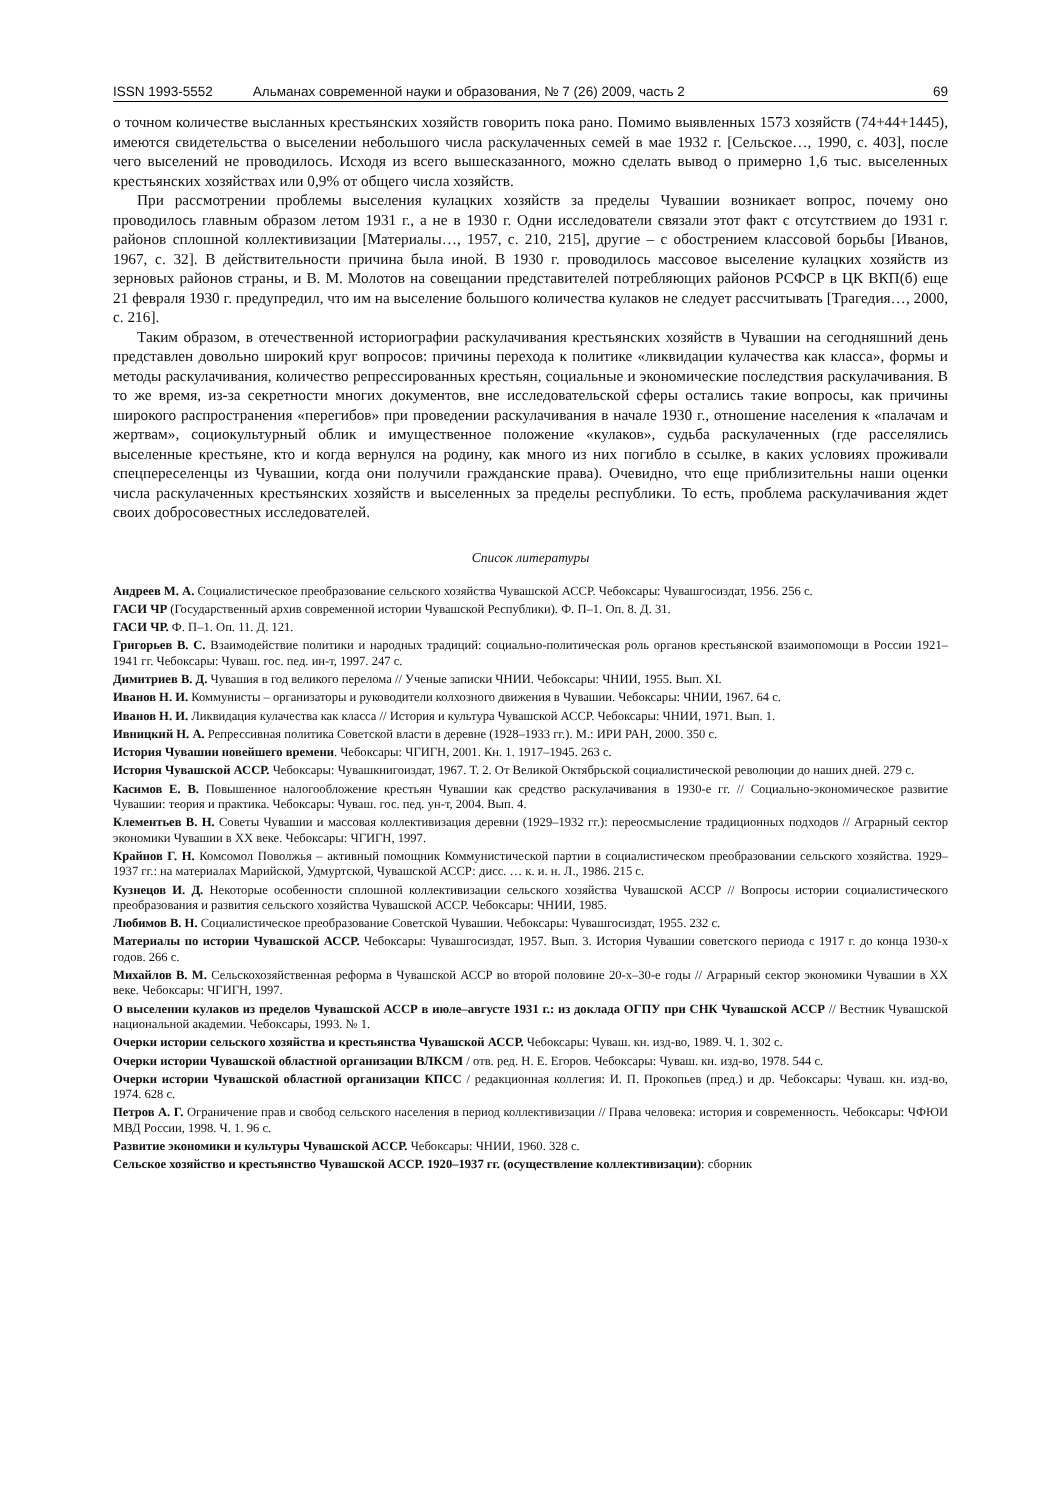ISSN 1993-5552 Альманах современной науки и образования, № 7 (26) 2009, часть 2 69
о точном количестве высланных крестьянских хозяйств говорить пока рано. Помимо выявленных 1573 хозяйств (74+44+1445), имеются свидетельства о выселении небольшого числа раскулаченных семей в мае 1932 г. [Сельское…, 1990, с. 403], после чего выселений не проводилось. Исходя из всего вышесказанного, можно сделать вывод о примерно 1,6 тыс. выселенных крестьянских хозяйствах или 0,9% от общего числа хозяйств.
При рассмотрении проблемы выселения кулацких хозяйств за пределы Чувашии возникает вопрос, почему оно проводилось главным образом летом 1931 г., а не в 1930 г. Одни исследователи связали этот факт с отсутствием до 1931 г. районов сплошной коллективизации [Материалы…, 1957, с. 210, 215], другие – с обострением классовой борьбы [Иванов, 1967, с. 32]. В действительности причина была иной. В 1930 г. проводилось массовое выселение кулацких хозяйств из зерновых районов страны, и В. М. Молотов на совещании представителей потребляющих районов РСФСР в ЦК ВКП(б) еще 21 февраля 1930 г. предупредил, что им на выселение большого количества кулаков не следует рассчитывать [Трагедия…, 2000, с. 216].
Таким образом, в отечественной историографии раскулачивания крестьянских хозяйств в Чувашии на сегодняшний день представлен довольно широкий круг вопросов: причины перехода к политике «ликвидации кулачества как класса», формы и методы раскулачивания, количество репрессированных крестьян, социальные и экономические последствия раскулачивания. В то же время, из-за секретности многих документов, вне исследовательской сферы остались такие вопросы, как причины широкого распространения «перегибов» при проведении раскулачивания в начале 1930 г., отношение населения к «палачам и жертвам», социокультурный облик и имущественное положение «кулаков», судьба раскулаченных (где расселялись выселенные крестьяне, кто и когда вернулся на родину, как много из них погибло в ссылке, в каких условиях проживали спецпереселенцы из Чувашии, когда они получили гражданские права). Очевидно, что еще приблизительны наши оценки числа раскулаченных крестьянских хозяйств и выселенных за пределы республики. То есть, проблема раскулачивания ждет своих добросовестных исследователей.
Список литературы
Андреев М. А. Социалистическое преобразование сельского хозяйства Чувашской АССР. Чебоксары: Чувашгосиздат, 1956. 256 с.
ГАСИ ЧР (Государственный архив современной истории Чувашской Республики). Ф. П–1. Оп. 8. Д. 31.
ГАСИ ЧР. Ф. П–1. Оп. 11. Д. 121.
Григорьев В. С. Взаимодействие политики и народных традиций: социально-политическая роль органов крестьянской взаимопомощи в России 1921–1941 гг. Чебоксары: Чуваш. гос. пед. ин-т, 1997. 247 с.
Димитриев В. Д. Чувашия в год великого перелома // Ученые записки ЧНИИ. Чебоксары: ЧНИИ, 1955. Вып. XI.
Иванов Н. И. Коммунисты – организаторы и руководители колхозного движения в Чувашии. Чебоксары: ЧНИИ, 1967. 64 с.
Иванов Н. И. Ликвидация кулачества как класса // История и культура Чувашской АССР. Чебоксары: ЧНИИ, 1971. Вып. 1.
Ивницкий Н. А. Репрессивная политика Советской власти в деревне (1928–1933 гг.). М.: ИРИ РАН, 2000. 350 с.
История Чувашии новейшего времени. Чебоксары: ЧГИГН, 2001. Кн. 1. 1917–1945. 263 с.
История Чувашской АССР. Чебоксары: Чувашкнигоиздат, 1967. Т. 2. От Великой Октябрьской социалистической революции до наших дней. 279 с.
Касимов Е. В. Повышенное налогообложение крестьян Чувашии как средство раскулачивания в 1930-е гг. // Социально-экономическое развитие Чувашии: теория и практика. Чебоксары: Чуваш. гос. пед. ун-т, 2004. Вып. 4.
Клементьев В. Н. Советы Чувашии и массовая коллективизация деревни (1929–1932 гг.): переосмысление традиционных подходов // Аграрный сектор экономики Чувашии в XX веке. Чебоксары: ЧГИГН, 1997.
Крайнов Г. Н. Комсомол Поволжья – активный помощник Коммунистической партии в социалистическом преобразовании сельского хозяйства. 1929–1937 гг.: на материалах Марийской, Удмуртской, Чувашской АССР: дисс. … к. и. н. Л., 1986. 215 с.
Кузнецов И. Д. Некоторые особенности сплошной коллективизации сельского хозяйства Чувашской АССР // Вопросы истории социалистического преобразования и развития сельского хозяйства Чувашской АССР. Чебоксары: ЧНИИ, 1985.
Любимов В. Н. Социалистическое преобразование Советской Чувашии. Чебоксары: Чувашгосиздат, 1955. 232 с.
Материалы по истории Чувашской АССР. Чебоксары: Чувашгосиздат, 1957. Вып. 3. История Чувашии советского периода с 1917 г. до конца 1930-х годов. 266 с.
Михайлов В. М. Сельскохозяйственная реформа в Чувашской АССР во второй половине 20-х–30-е годы // Аграрный сектор экономики Чувашии в XX веке. Чебоксары: ЧГИГН, 1997.
О выселении кулаков из пределов Чувашской АССР в июле–августе 1931 г.: из доклада ОГПУ при СНК Чувашской АССР // Вестник Чувашской национальной академии. Чебоксары, 1993. № 1.
Очерки истории сельского хозяйства и крестьянства Чувашской АССР. Чебоксары: Чуваш. кн. изд-во, 1989. Ч. 1. 302 с.
Очерки истории Чувашской областной организации ВЛКСМ / отв. ред. Н. Е. Егоров. Чебоксары: Чуваш. кн. изд-во, 1978. 544 с.
Очерки истории Чувашской областной организации КПСС / редакционная коллегия: И. П. Прокопьев (пред.) и др. Чебоксары: Чуваш. кн. изд-во, 1974. 628 с.
Петров А. Г. Ограничение прав и свобод сельского населения в период коллективизации // Права человека: история и современность. Чебоксары: ЧФЮИ МВД России, 1998. Ч. 1. 96 с.
Развитие экономики и культуры Чувашской АССР. Чебоксары: ЧНИИ, 1960. 328 с.
Сельское хозяйство и крестьянство Чувашской АССР. 1920–1937 гг. (осуществление коллективизации): сборник